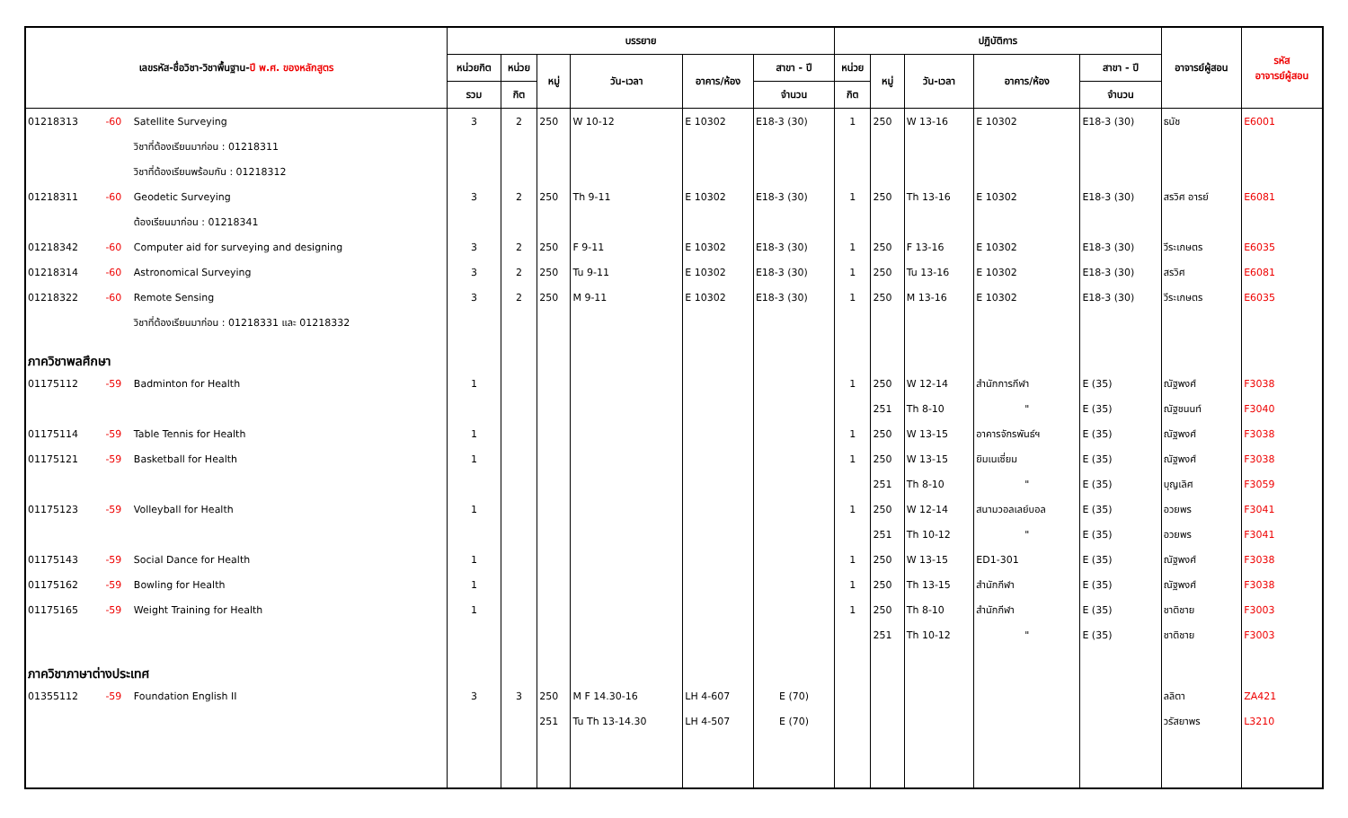| เลขรหัส-ชื่อวิชา-วิชาพื้นฐาน- ปี พ.ศ. ของหลักสูตร | | | บรรยาย | | | | | | ปฏิบัติการ | | | | | อาจารย์ผู้สอน | รหัส อาจารย์ผู้สอน |
| --- | --- | --- | --- | --- | --- | --- | --- | --- | --- | --- | --- | --- | --- | --- | --- |
| | | | หน่วยกิต | หน่วย | หมู่ | วัน-เวลา | อาคาร/ห้อง | สาขา - ปี | หน่วย | หมู่ | วัน-เวลา | อาคาร/ห้อง | สาขา - ปี | | |
| | | | รวม | กิต | | | | จำนวน | กิต | | | | จำนวน | | |
| 01218313 | -60 | Satellite Surveying | 3 | 2 | 250 | W 10-12 | E 10302 | E18-3 (30) | 1 | 250 | W 13-16 | E 10302 | E18-3 (30) | ธนัช | E6001 |
| | | วิชาที่ต้องเรียนมาก่อน : 01218311 | | | | | | | | | | | | | |
| | | วิชาที่ต้องเรียนพร้อมกัน : 01218312 | | | | | | | | | | | | | |
| 01218311 | -60 | Geodetic Surveying | 3 | 2 | 250 | Th 9-11 | E 10302 | E18-3 (30) | 1 | 250 | Th 13-16 | E 10302 | E18-3 (30) | สรวิศ อารย์ | E6081 |
| | | ต้องเรียนมาก่อน : 01218341 | | | | | | | | | | | | | |
| 01218342 | -60 | Computer aid for surveying and designing | 3 | 2 | 250 | F 9-11 | E 10302 | E18-3 (30) | 1 | 250 | F 13-16 | E 10302 | E18-3 (30) | วีระเกษตร | E6035 |
| 01218314 | -60 | Astronomical Surveying | 3 | 2 | 250 | Tu 9-11 | E 10302 | E18-3 (30) | 1 | 250 | Tu 13-16 | E 10302 | E18-3 (30) | สรวิศ | E6081 |
| 01218322 | -60 | Remote Sensing | 3 | 2 | 250 | M 9-11 | E 10302 | E18-3 (30) | 1 | 250 | M 13-16 | E 10302 | E18-3 (30) | วีระเกษตร | E6035 |
| | | วิชาที่ต้องเรียนมาก่อน : 01218331 และ 01218332 | | | | | | | | | | | | | |
| ภาควิชาพลศึกษา | | | | | | | | | | | | | | | |
| 01175112 | -59 | Badminton for Health | 1 | | | | | | 1 | 250 | W 12-14 | สำนักการกีฬา | E (35) | ณัฐพงศ์ | F3038 |
| | | | | | | | | | | 251 | Th 8-10 | " | E (35) | ณัฐชนนท์ | F3040 |
| 01175114 | -59 | Table Tennis for Health | 1 | | | | | | 1 | 250 | W 13-15 | อาคารจักรพันธ์ฯ | E (35) | ณัฐพงศ์ | F3038 |
| 01175121 | -59 | Basketball for Health | 1 | | | | | | 1 | 250 | W 13-15 | ยิมเนเซี่ยม | E (35) | ณัฐพงศ์ | F3038 |
| | | | | | | | | | | 251 | Th 8-10 | " | E (35) | บุญเลิศ | F3059 |
| 01175123 | -59 | Volleyball for Health | 1 | | | | | | 1 | 250 | W 12-14 | สนามวอลเลย์บอล | E (35) | อวยพร | F3041 |
| | | | | | | | | | | 251 | Th 10-12 | " | E (35) | อวยพร | F3041 |
| 01175143 | -59 | Social Dance for Health | 1 | | | | | | 1 | 250 | W 13-15 | ED1-301 | E (35) | ณัฐพงศ์ | F3038 |
| 01175162 | -59 | Bowling for Health | 1 | | | | | | 1 | 250 | Th 13-15 | สำนักกีฬา | E (35) | ณัฐพงศ์ | F3038 |
| 01175165 | -59 | Weight Training for Health | 1 | | | | | | 1 | 250 | Th 8-10 | สำนักกีฬา | E (35) | ชาติชาย | F3003 |
| | | | | | | | | | | 251 | Th 10-12 | " | E (35) | ชาติชาย | F3003 |
| ภาควิชาภาษาต่างประเทศ | | | | | | | | | | | | | | | |
| 01355112 | -59 | Foundation English II | 3 | 3 | 250 | M F 14.30-16 | LH 4-607 | E (70) | | | | | | ลลิตา | ZA421 |
| | | | | | 251 | Tu Th 13-14.30 | LH 4-507 | E (70) | | | | | | วรัสยาพร | L3210 |